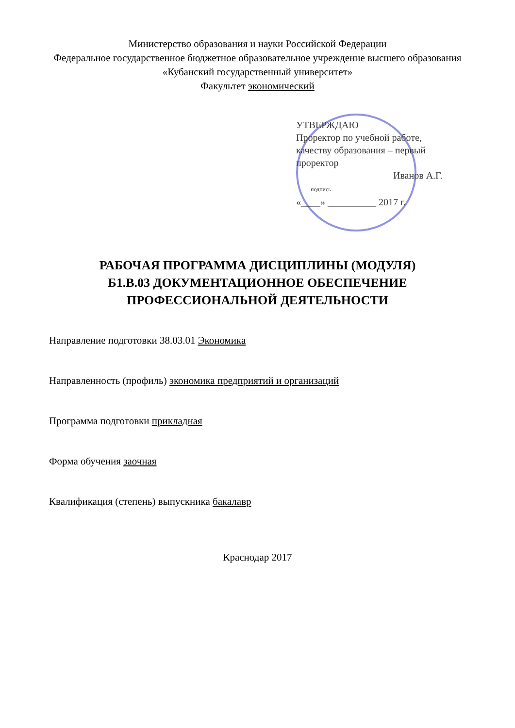Министерство образования и науки Российской Федерации
Федеральное государственное бюджетное образовательное учреждение высшего образования
«Кубанский государственный университет»
Факультет экономический
УТВЕРЖДАЮ
Проректор по учебной работе, качеству образования – первый проректор
Иванов А.Г.
подпись
«____» __________ 2017 г.
РАБОЧАЯ ПРОГРАММА ДИСЦИПЛИНЫ (МОДУЛЯ)
Б1.В.03 ДОКУМЕНТАЦИОННОЕ ОБЕСПЕЧЕНИЕ
ПРОФЕССИОНАЛЬНОЙ ДЕЯТЕЛЬНОСТИ
Направление подготовки 38.03.01 Экономика
Направленность (профиль) экономика предприятий и организаций
Программа подготовки прикладная
Форма обучения заочная
Квалификация (степень) выпускника бакалавр
Краснодар 2017